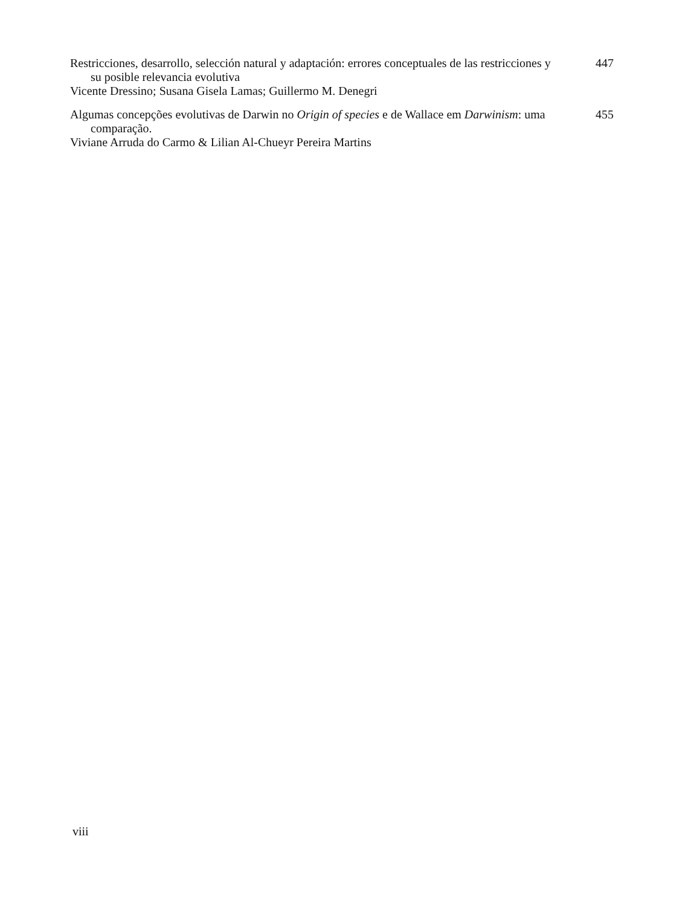Restricciones, desarrollo, selección natural y adaptación: errores conceptuales de las restricciones y su posible relevancia evolutiva
Vicente Dressino; Susana Gisela Lamas; Guillermo M. Denegri
447
Algumas concepções evolutivas de Darwin no Origin of species e de Wallace em Darwinism: uma comparação.
Viviane Arruda do Carmo & Lilian Al-Chueyr Pereira Martins
455
viii